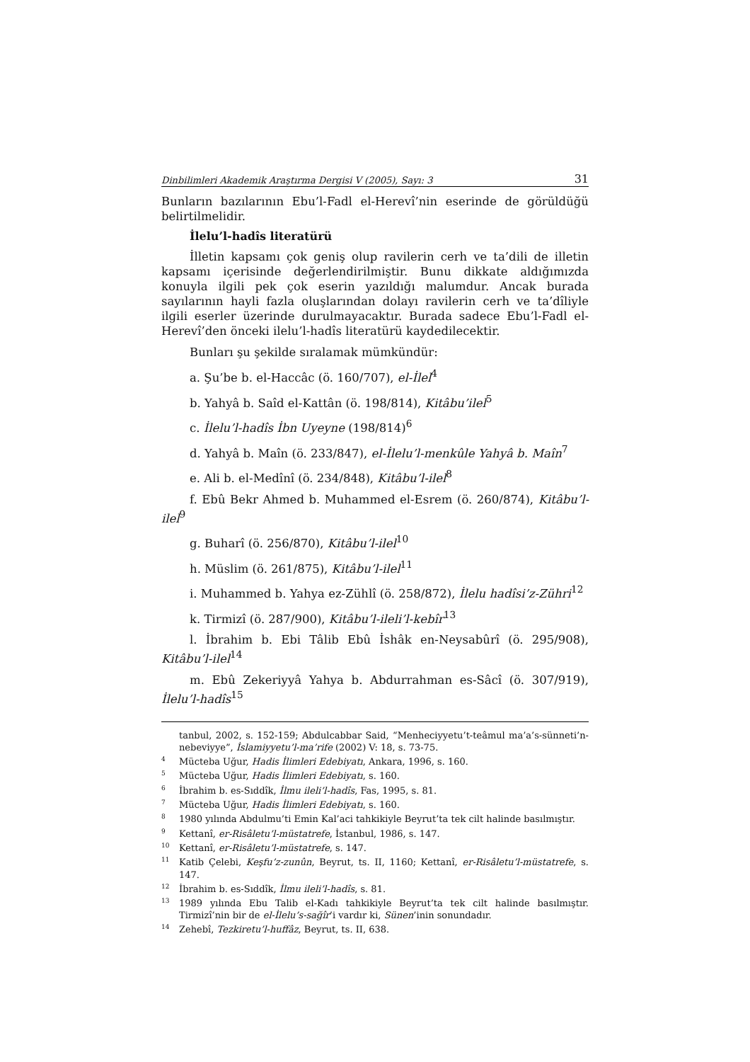Dinbilimleri Akademik Araştırma Dergisi V (2005), Sayı: 3 31
Bunların bazılarının Ebu’l-Fadl el-Herevî’nin eserinde de görüldüğü belirtilmelidir.
İlelu’l-hadîs literatürü
İlletin kapsamı çok geniş olup ravilerin cerh ve ta’dili de illetin kapsamı içerisinde değerlendirilmiştir. Bunu dikkate aldığımızda konuyla ilgili pek çok eserin yazıldığı malumdur. Ancak burada sayılarının hayli fazla oluşlarından dolayı ravilerin cerh ve ta’dîliyle ilgili eserler üzerinde durulmayacaktır. Burada sadece Ebu’l-Fadl el-Herevî’den önceki ilelu’l-hadîs literatürü kaydedilecektir.
Bunları şu şekilde sıralamak mümkündür:
a. Şu’be b. el-Haccâc (ö. 160/707), el-İlel<sup>4</sup>
b. Yahyâ b. Saîd el-Kattân (ö. 198/814), Kitâbu’ilel<sup>5</sup>
c. İlelu’l-hadîs İbn Uyeyne (198/814)<sup>6</sup>
d. Yahyâ b. Maîn (ö. 233/847), el-İlelu’l-menkûle Yahyâ b. Maîn<sup>7</sup>
e. Ali b. el-Medînî (ö. 234/848), Kitâbu’l-ilel<sup>8</sup>
f. Ebû Bekr Ahmed b. Muhammed el-Esrem (ö. 260/874), Kitâbu’l-ilel<sup>9</sup>
g. Buharî (ö. 256/870), Kitâbu’l-ilel<sup>10</sup>
h. Müslim (ö. 261/875), Kitâbu’l-ilel<sup>11</sup>
i. Muhammed b. Yahya ez-Zühlî (ö. 258/872), İlelu hadîsi’z-Zühri<sup>12</sup>
k. Tirmizî (ö. 287/900), Kitâbu’l-ileli’l-kebîr<sup>13</sup>
l. İbrahim b. Ebi Tâlib Ebû İshâk en-Neysabûrî (ö. 295/908), Kitâbu’l-ilel<sup>14</sup>
m. Ebû Zekeriyyâ Yahya b. Abdurrahman es-Sâcî (ö. 307/919), İlelu’l-hadîs<sup>15</sup>
tanbul, 2002, s. 152-159; Abdulcabbar Said, “Menheciyyetu’t-teâmul ma’a’s-sünneti’n-nebeviyye”, İslamiyyetu’l-ma’rife (2002) V: 18, s. 73-75.
<sup>4</sup> Mücteba Uğur, Hadis İlimleri Edebiyatı, Ankara, 1996, s. 160.
<sup>5</sup> Mücteba Uğur, Hadis İlimleri Edebiyatı, s. 160.
<sup>6</sup> İbrahim b. es-Sıddîk, İlmu ileli’l-hadîs, Fas, 1995, s. 81.
<sup>7</sup> Mücteba Uğur, Hadis İlimleri Edebiyatı, s. 160.
<sup>8</sup> 1980 yılında Abdulmu’ti Emin Kal’aci tahkikiyle Beyrut’ta tek cilt halinde basılmıştır.
<sup>9</sup> Kettanî, er-Risâletu’l-müstatrefe, İstanbul, 1986, s. 147.
<sup>10</sup> Kettanî, er-Risâletu’l-müstatrefe, s. 147.
<sup>11</sup> Katib Çelebi, Keşfu’z-zunûn, Beyrut, ts. II, 1160; Kettanî, er-Risâletu’l-müstatrefe, s. 147.
<sup>12</sup> İbrahim b. es-Sıddîk, İlmu ileli’l-hadîs, s. 81.
<sup>13</sup> 1989 yılında Ebu Talib el-Kadı tahkikiyle Beyrut’ta tek cilt halinde basılmıştır. Tirmizî’nin bir de el-İlelu’s-sağîr’i vardır ki, Sünen’inin sonundadır.
<sup>14</sup> Zehebî, Tezkiretu’l-huffâz, Beyrut, ts. II, 638.